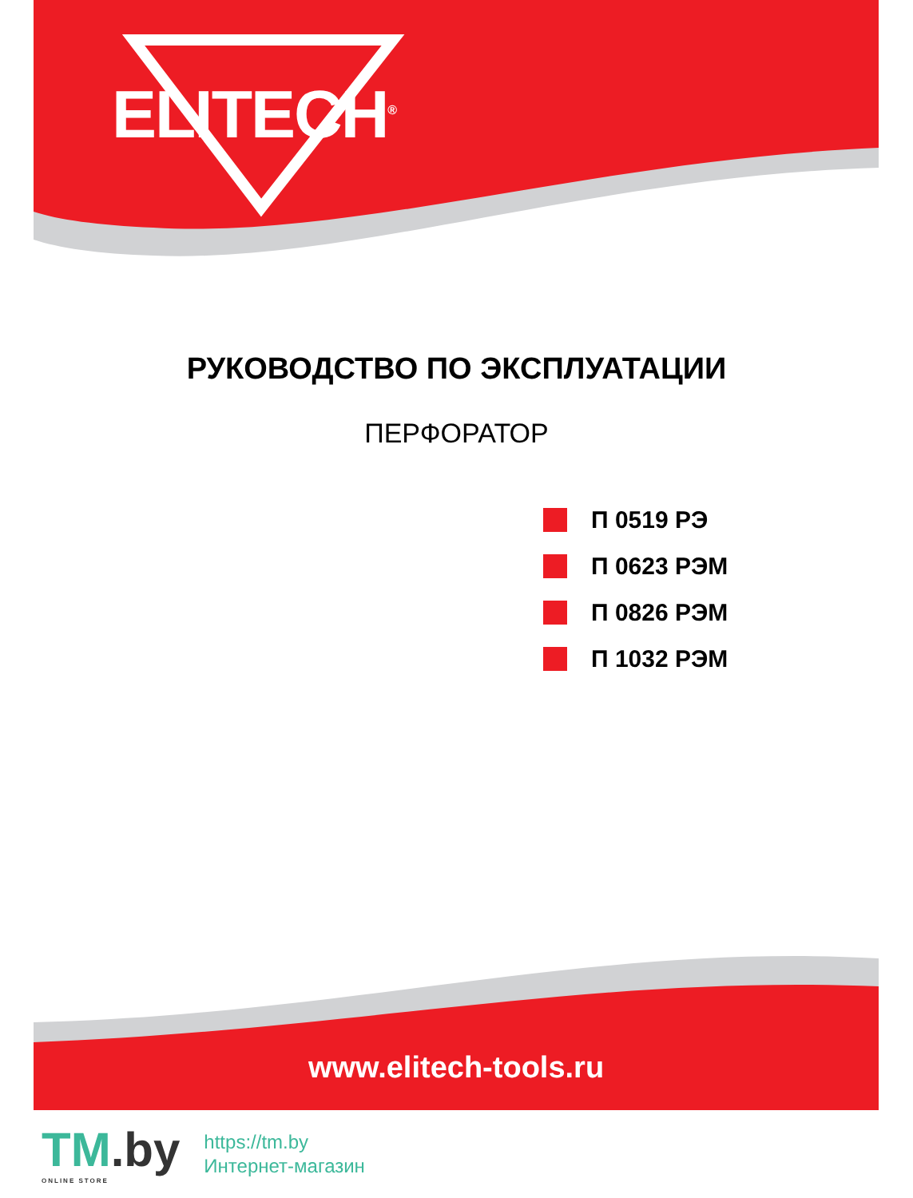ELITECH<sup>®</sup>
РУКОВОДСТВО ПО ЭКСПЛУАТАЦИИ
ПЕРФОРАТОР
П 0519 РЭ
П 0623 РЭМ
П 0826 РЭМ
П 1032 РЭМ
www.elitech-tools.ru
TM.by
ONLINE STORE
https://tm.by
Интернет-магазин